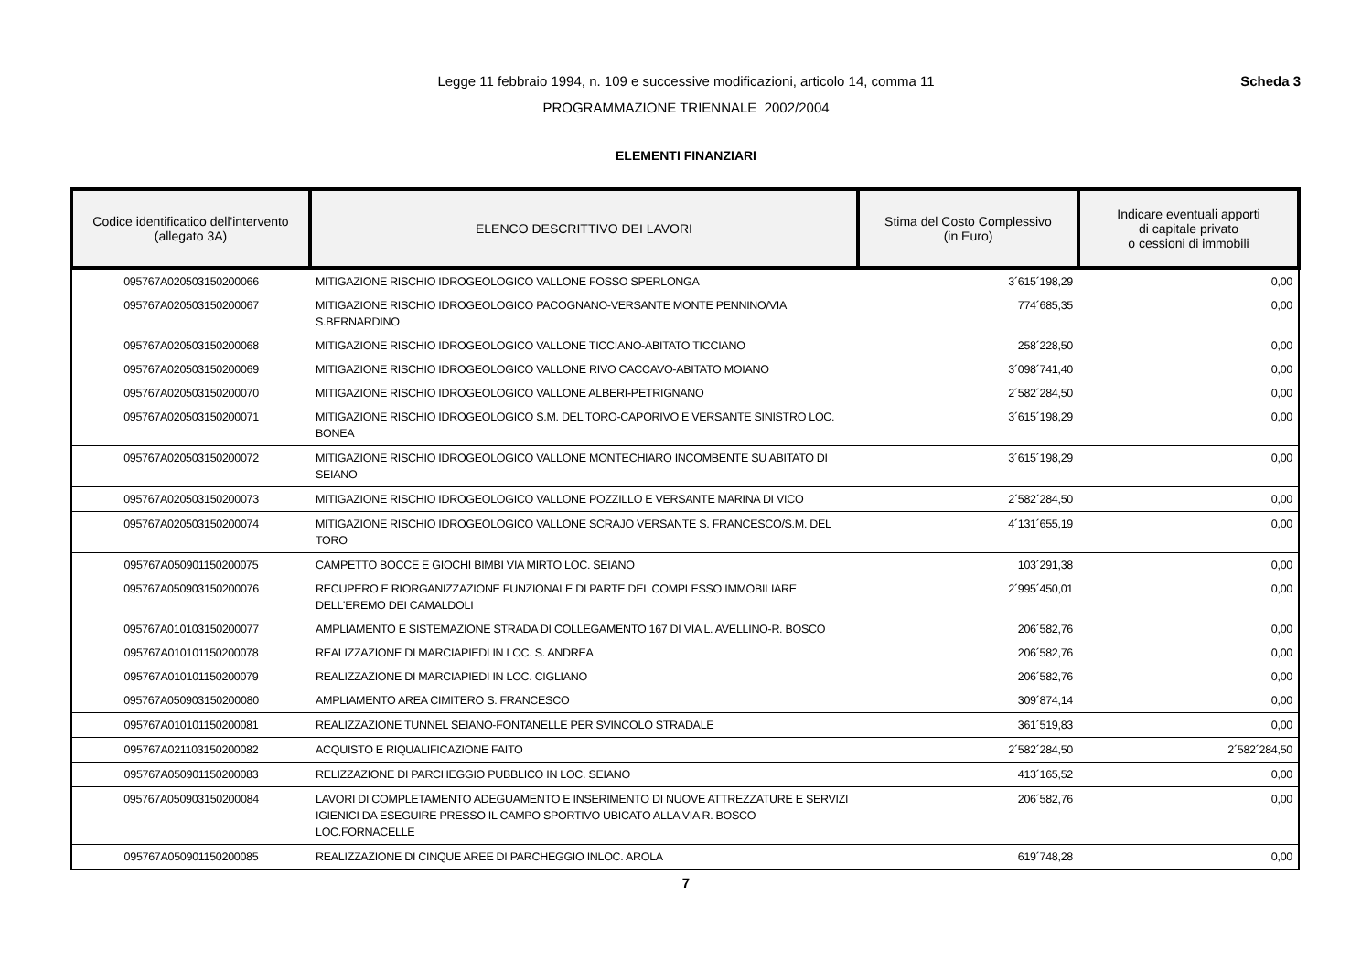Legge 11 febbraio 1994, n. 109 e successive modificazioni, articolo 14, comma 11
Scheda 3
PROGRAMMAZIONE TRIENNALE 2002/2004
ELEMENTI FINANZIARI
| Codice identificatico dell'intervento (allegato 3A) | ELENCO DESCRITTIVO DEI LAVORI | Stima del Costo Complessivo (in Euro) | Indicare eventuali apporti di capitale privato o cessioni di immobili |
| --- | --- | --- | --- |
| 095767A020503150200066 | MITIGAZIONE RISCHIO IDROGEOLOGICO VALLONE FOSSO SPERLONGA | 3´615´198,29 | 0,00 |
| 095767A020503150200067 | MITIGAZIONE RISCHIO IDROGEOLOGICO PACOGNANO-VERSANTE MONTE PENNINO/VIA S.BERNARDINO | 774´685,35 | 0,00 |
| 095767A020503150200068 | MITIGAZIONE RISCHIO IDROGEOLOGICO VALLONE TICCIANO-ABITATO TICCIANO | 258´228,50 | 0,00 |
| 095767A020503150200069 | MITIGAZIONE RISCHIO IDROGEOLOGICO VALLONE RIVO CACCAVO-ABITATO MOIANO | 3´098´741,40 | 0,00 |
| 095767A020503150200070 | MITIGAZIONE RISCHIO IDROGEOLOGICO VALLONE ALBERI-PETRIGNANO | 2´582´284,50 | 0,00 |
| 095767A020503150200071 | MITIGAZIONE RISCHIO IDROGEOLOGICO S.M. DEL TORO-CAPORIVO E VERSANTE SINISTRO LOC. BONEA | 3´615´198,29 | 0,00 |
| 095767A020503150200072 | MITIGAZIONE RISCHIO IDROGEOLOGICO VALLONE MONTECHIARO INCOMBENTE SU ABITATO DI SEIANO | 3´615´198,29 | 0,00 |
| 095767A020503150200073 | MITIGAZIONE RISCHIO IDROGEOLOGICO VALLONE POZZILLO E VERSANTE MARINA DI VICO | 2´582´284,50 | 0,00 |
| 095767A020503150200074 | MITIGAZIONE RISCHIO IDROGEOLOGICO VALLONE SCRAJO VERSANTE S. FRANCESCO/S.M. DEL TORO | 4´131´655,19 | 0,00 |
| 095767A050901150200075 | CAMPETTO BOCCE E GIOCHI BIMBI VIA MIRTO LOC. SEIANO | 103´291,38 | 0,00 |
| 095767A050903150200076 | RECUPERO E RIORGANIZZAZIONE FUNZIONALE DI PARTE DEL COMPLESSO IMMOBILIARE DELL'EREMO DEI CAMALDOLI | 2´995´450,01 | 0,00 |
| 095767A010103150200077 | AMPLIAMENTO E SISTEMAZIONE STRADA DI COLLEGAMENTO 167 DI VIA L. AVELLINO-R. BOSCO | 206´582,76 | 0,00 |
| 095767A010101150200078 | REALIZZAZIONE DI MARCIAPIEDI IN LOC. S. ANDREA | 206´582,76 | 0,00 |
| 095767A010101150200079 | REALIZZAZIONE DI MARCIAPIEDI IN LOC. CIGLIANO | 206´582,76 | 0,00 |
| 095767A050903150200080 | AMPLIAMENTO AREA CIMITERO S. FRANCESCO | 309´874,14 | 0,00 |
| 095767A010101150200081 | REALIZZAZIONE TUNNEL SEIANO-FONTANELLE PER SVINCOLO STRADALE | 361´519,83 | 0,00 |
| 095767A021103150200082 | ACQUISTO E RIQUALIFICAZIONE FAITO | 2´582´284,50 | 2´582´284,50 |
| 095767A050901150200083 | RELIZZAZIONE DI PARCHEGGIO PUBBLICO IN LOC. SEIANO | 413´165,52 | 0,00 |
| 095767A050903150200084 | LAVORI DI COMPLETAMENTO ADEGUAMENTO E INSERIMENTO DI NUOVE ATTREZZATURE E SERVIZI IGIENICI DA ESEGUIRE PRESSO IL CAMPO SPORTIVO UBICATO ALLA VIA R. BOSCO LOC.FORNACELLE | 206´582,76 | 0,00 |
| 095767A050901150200085 | REALIZZAZIONE DI CINQUE AREE DI PARCHEGGIO INLOC. AROLA | 619´748,28 | 0,00 |
7